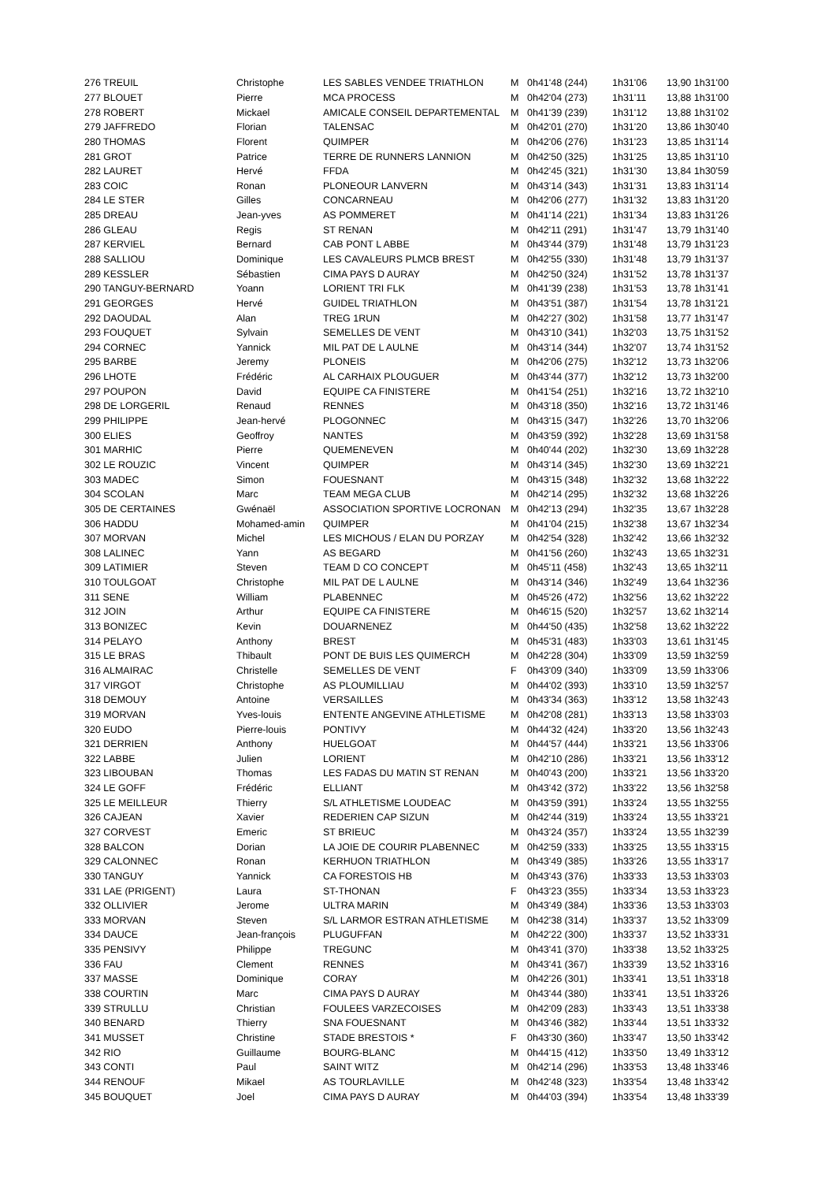| 276 TREUIL | Christophe | LES SABLES VENDEE TRIATHLON | M | 0h41'48 (244) | 1h31'06 | 13,90 1h31'00 |
| 277 BLOUET | Pierre | MCA PROCESS | M | 0h42'04 (273) | 1h31'11 | 13,88 1h31'00 |
| 278 ROBERT | Mickael | AMICALE CONSEIL DEPARTEMENTAL | M | 0h41'39 (239) | 1h31'12 | 13,88 1h31'02 |
| 279 JAFFREDO | Florian | TALENSAC | M | 0h42'01 (270) | 1h31'20 | 13,86 1h30'40 |
| 280 THOMAS | Florent | QUIMPER | M | 0h42'06 (276) | 1h31'23 | 13,85 1h31'14 |
| 281 GROT | Patrice | TERRE DE RUNNERS LANNION | M | 0h42'50 (325) | 1h31'25 | 13,85 1h31'10 |
| 282 LAURET | Hervé | FFDA | M | 0h42'45 (321) | 1h31'30 | 13,84 1h30'59 |
| 283 COIC | Ronan | PLONEOUR LANVERN | M | 0h43'14 (343) | 1h31'31 | 13,83 1h31'14 |
| 284 LE STER | Gilles | CONCARNEAU | M | 0h42'06 (277) | 1h31'32 | 13,83 1h31'20 |
| 285 DREAU | Jean-yves | AS POMMERET | M | 0h41'14 (221) | 1h31'34 | 13,83 1h31'26 |
| 286 GLEAU | Regis | ST RENAN | M | 0h42'11 (291) | 1h31'47 | 13,79 1h31'40 |
| 287 KERVIEL | Bernard | CAB PONT L ABBE | M | 0h43'44 (379) | 1h31'48 | 13,79 1h31'23 |
| 288 SALLIOU | Dominique | LES CAVALEURS PLMCB BREST | M | 0h42'55 (330) | 1h31'48 | 13,79 1h31'37 |
| 289 KESSLER | Sébastien | CIMA PAYS D AURAY | M | 0h42'50 (324) | 1h31'52 | 13,78 1h31'37 |
| 290 TANGUY-BERNARD | Yoann | LORIENT TRI FLK | M | 0h41'39 (238) | 1h31'53 | 13,78 1h31'41 |
| 291 GEORGES | Hervé | GUIDEL TRIATHLON | M | 0h43'51 (387) | 1h31'54 | 13,78 1h31'21 |
| 292 DAOUDAL | Alan | TREG 1RUN | M | 0h42'27 (302) | 1h31'58 | 13,77 1h31'47 |
| 293 FOUQUET | Sylvain | SEMELLES DE VENT | M | 0h43'10 (341) | 1h32'03 | 13,75 1h31'52 |
| 294 CORNEC | Yannick | MIL PAT DE L AULNE | M | 0h43'14 (344) | 1h32'07 | 13,74 1h31'52 |
| 295 BARBE | Jeremy | PLONEIS | M | 0h42'06 (275) | 1h32'12 | 13,73 1h32'06 |
| 296 LHOTE | Frédéric | AL CARHAIX PLOUGUER | M | 0h43'44 (377) | 1h32'12 | 13,73 1h32'00 |
| 297 POUPON | David | EQUIPE CA FINISTERE | M | 0h41'54 (251) | 1h32'16 | 13,72 1h32'10 |
| 298 DE LORGERIL | Renaud | RENNES | M | 0h43'18 (350) | 1h32'16 | 13,72 1h31'46 |
| 299 PHILIPPE | Jean-hervé | PLOGONNEC | M | 0h43'15 (347) | 1h32'26 | 13,70 1h32'06 |
| 300 ELIES | Geoffroy | NANTES | M | 0h43'59 (392) | 1h32'28 | 13,69 1h31'58 |
| 301 MARHIC | Pierre | QUEMENEVEN | M | 0h40'44 (202) | 1h32'30 | 13,69 1h32'28 |
| 302 LE ROUZIC | Vincent | QUIMPER | M | 0h43'14 (345) | 1h32'30 | 13,69 1h32'21 |
| 303 MADEC | Simon | FOUESNANT | M | 0h43'15 (348) | 1h32'32 | 13,68 1h32'22 |
| 304 SCOLAN | Marc | TEAM MEGA CLUB | M | 0h42'14 (295) | 1h32'32 | 13,68 1h32'26 |
| 305 DE CERTAINES | Gwénaël | ASSOCIATION SPORTIVE LOCRONAN | M | 0h42'13 (294) | 1h32'35 | 13,67 1h32'28 |
| 306 HADDU | Mohamed-amin | QUIMPER | M | 0h41'04 (215) | 1h32'38 | 13,67 1h32'34 |
| 307 MORVAN | Michel | LES MICHOUS / ELAN DU PORZAY | M | 0h42'54 (328) | 1h32'42 | 13,66 1h32'32 |
| 308 LALINEC | Yann | AS BEGARD | M | 0h41'56 (260) | 1h32'43 | 13,65 1h32'31 |
| 309 LATIMIER | Steven | TEAM D CO CONCEPT | M | 0h45'11 (458) | 1h32'43 | 13,65 1h32'11 |
| 310 TOULGOAT | Christophe | MIL PAT DE L AULNE | M | 0h43'14 (346) | 1h32'49 | 13,64 1h32'36 |
| 311 SENE | William | PLABENNEC | M | 0h45'26 (472) | 1h32'56 | 13,62 1h32'22 |
| 312 JOIN | Arthur | EQUIPE CA FINISTERE | M | 0h46'15 (520) | 1h32'57 | 13,62 1h32'14 |
| 313 BONIZEC | Kevin | DOUARNENEZ | M | 0h44'50 (435) | 1h32'58 | 13,62 1h32'22 |
| 314 PELAYO | Anthony | BREST | M | 0h45'31 (483) | 1h33'03 | 13,61 1h31'45 |
| 315 LE BRAS | Thibault | PONT DE BUIS LES QUIMERCH | M | 0h42'28 (304) | 1h33'09 | 13,59 1h32'59 |
| 316 ALMAIRAC | Christelle | SEMELLES DE VENT | F | 0h43'09 (340) | 1h33'09 | 13,59 1h33'06 |
| 317 VIRGOT | Christophe | AS PLOUMILLIAU | M | 0h44'02 (393) | 1h33'10 | 13,59 1h32'57 |
| 318 DEMOUY | Antoine | VERSAILLES | M | 0h43'34 (363) | 1h33'12 | 13,58 1h32'43 |
| 319 MORVAN | Yves-louis | ENTENTE ANGEVINE ATHLETISME | M | 0h42'08 (281) | 1h33'13 | 13,58 1h33'03 |
| 320 EUDO | Pierre-louis | PONTIVY | M | 0h44'32 (424) | 1h33'20 | 13,56 1h32'43 |
| 321 DERRIEN | Anthony | HUELGOAT | M | 0h44'57 (444) | 1h33'21 | 13,56 1h33'06 |
| 322 LABBE | Julien | LORIENT | M | 0h42'10 (286) | 1h33'21 | 13,56 1h33'12 |
| 323 LIBOUBAN | Thomas | LES FADAS DU MATIN ST RENAN | M | 0h40'43 (200) | 1h33'21 | 13,56 1h33'20 |
| 324 LE GOFF | Frédéric | ELLIANT | M | 0h43'42 (372) | 1h33'22 | 13,56 1h32'58 |
| 325 LE MEILLEUR | Thierry | S/L ATHLETISME LOUDEAC | M | 0h43'59 (391) | 1h33'24 | 13,55 1h32'55 |
| 326 CAJEAN | Xavier | REDERIEN CAP SIZUN | M | 0h42'44 (319) | 1h33'24 | 13,55 1h33'21 |
| 327 CORVEST | Emeric | ST BRIEUC | M | 0h43'24 (357) | 1h33'24 | 13,55 1h32'39 |
| 328 BALCON | Dorian | LA JOIE DE COURIR PLABENNEC | M | 0h42'59 (333) | 1h33'25 | 13,55 1h33'15 |
| 329 CALONNEC | Ronan | KERHUON TRIATHLON | M | 0h43'49 (385) | 1h33'26 | 13,55 1h33'17 |
| 330 TANGUY | Yannick | CA FORESTOIS HB | M | 0h43'43 (376) | 1h33'33 | 13,53 1h33'03 |
| 331 LAE (PRIGENT) | Laura | ST-THONAN | F | 0h43'23 (355) | 1h33'34 | 13,53 1h33'23 |
| 332 OLLIVIER | Jerome | ULTRA MARIN | M | 0h43'49 (384) | 1h33'36 | 13,53 1h33'03 |
| 333 MORVAN | Steven | S/L LARMOR ESTRAN ATHLETISME | M | 0h42'38 (314) | 1h33'37 | 13,52 1h33'09 |
| 334 DAUCE | Jean-françois | PLUGUFFAN | M | 0h42'22 (300) | 1h33'37 | 13,52 1h33'31 |
| 335 PENSIVY | Philippe | TREGUNC | M | 0h43'41 (370) | 1h33'38 | 13,52 1h33'25 |
| 336 FAU | Clement | RENNES | M | 0h43'41 (367) | 1h33'39 | 13,52 1h33'16 |
| 337 MASSE | Dominique | CORAY | M | 0h42'26 (301) | 1h33'41 | 13,51 1h33'18 |
| 338 COURTIN | Marc | CIMA PAYS D AURAY | M | 0h43'44 (380) | 1h33'41 | 13,51 1h33'26 |
| 339 STRULLU | Christian | FOULEES VARZECOISES | M | 0h42'09 (283) | 1h33'43 | 13,51 1h33'38 |
| 340 BENARD | Thierry | SNA FOUESNANT | M | 0h43'46 (382) | 1h33'44 | 13,51 1h33'32 |
| 341 MUSSET | Christine | STADE BRESTOIS * | F | 0h43'30 (360) | 1h33'47 | 13,50 1h33'42 |
| 342 RIO | Guillaume | BOURG-BLANC | M | 0h44'15 (412) | 1h33'50 | 13,49 1h33'12 |
| 343 CONTI | Paul | SAINT WITZ | M | 0h42'14 (296) | 1h33'53 | 13,48 1h33'46 |
| 344 RENOUF | Mikael | AS TOURLAVILLE | M | 0h42'48 (323) | 1h33'54 | 13,48 1h33'42 |
| 345 BOUQUET | Joel | CIMA PAYS D AURAY | M | 0h44'03 (394) | 1h33'54 | 13,48 1h33'39 |